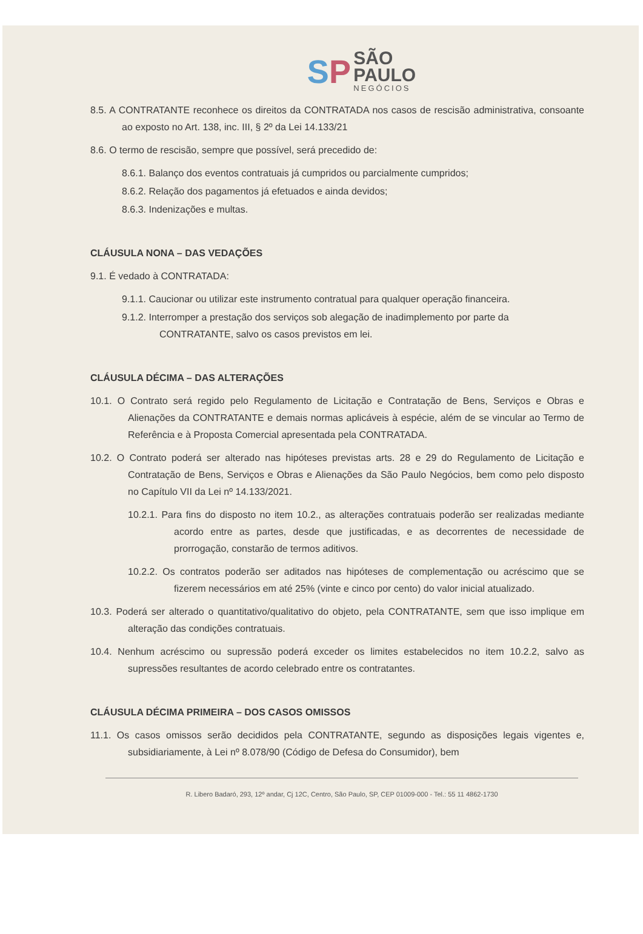SP
SÃO
PAULO NEGÓCIOS
8.5. A CONTRATANTE reconhece os direitos da CONTRATADA nos casos de rescisão administrativa, consoante ao exposto no Art. 138, inc. III, § 2º da Lei 14.133/21
8.6. O termo de rescisão, sempre que possível, será precedido de:
8.6.1. Balanço dos eventos contratuais já cumpridos ou parcialmente cumpridos;
8.6.2. Relação dos pagamentos já efetuados e ainda devidos;
8.6.3. Indenizações e multas.
CLÁUSULA NONA – DAS VEDAÇÕES
9.1. É vedado à CONTRATADA:
9.1.1. Caucionar ou utilizar este instrumento contratual para qualquer operação financeira.
9.1.2. Interromper a prestação dos serviços sob alegação de inadimplemento por parte da CONTRATANTE, salvo os casos previstos em lei.
CLÁUSULA DÉCIMA – DAS ALTERAÇÕES
10.1. O Contrato será regido pelo Regulamento de Licitação e Contratação de Bens, Serviços e Obras e Alienações da CONTRATANTE e demais normas aplicáveis à espécie, além de se vincular ao Termo de Referência e à Proposta Comercial apresentada pela CONTRATADA.
10.2. O Contrato poderá ser alterado nas hipóteses previstas arts. 28 e 29 do Regulamento de Licitação e Contratação de Bens, Serviços e Obras e Alienações da São Paulo Negócios, bem como pelo disposto no Capítulo VII da Lei nº 14.133/2021.
10.2.1. Para fins do disposto no item 10.2., as alterações contratuais poderão ser realizadas mediante acordo entre as partes, desde que justificadas, e as decorrentes de necessidade de prorrogação, constarão de termos aditivos.
10.2.2. Os contratos poderão ser aditados nas hipóteses de complementação ou acréscimo que se fizerem necessários em até 25% (vinte e cinco por cento) do valor inicial atualizado.
10.3. Poderá ser alterado o quantitativo/qualitativo do objeto, pela CONTRATANTE, sem que isso implique em alteração das condições contratuais.
10.4. Nenhum acréscimo ou supressão poderá exceder os limites estabelecidos no item 10.2.2, salvo as supressões resultantes de acordo celebrado entre os contratantes.
CLÁUSULA DÉCIMA PRIMEIRA – DOS CASOS OMISSOS
11.1. Os casos omissos serão decididos pela CONTRATANTE, segundo as disposições legais vigentes e, subsidiariamente, à Lei nº 8.078/90 (Código de Defesa do Consumidor), bem
R. Libero Badaró, 293, 12º andar, Cj 12C, Centro, São Paulo, SP, CEP 01009-000 - Tel.: 55 11 4862-1730